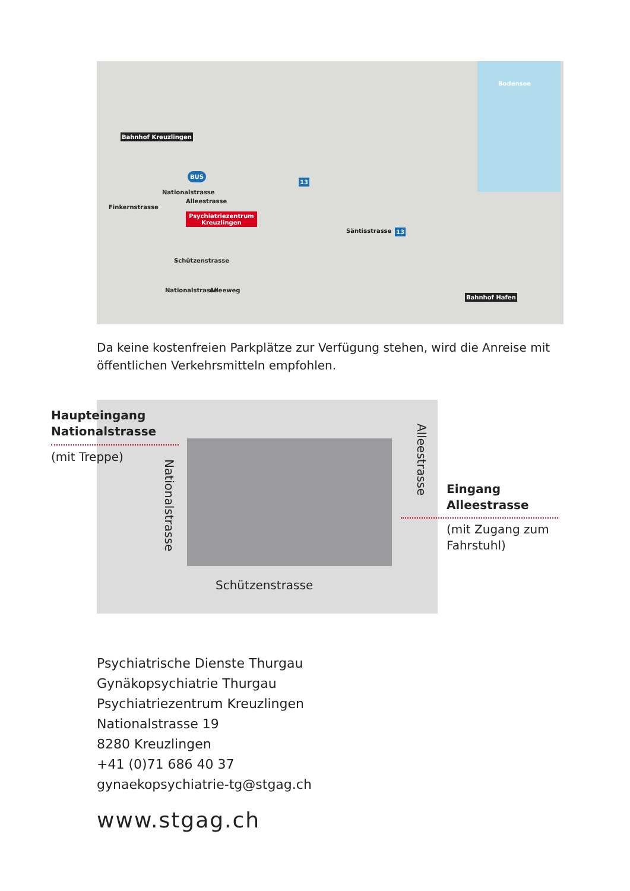Bodensee
Bahnhof Kreuzlingen
BUS
13
13
Psychiatriezentrum
Kreuzlingen
Finkernstrasse
Nationalstrasse
Alleestrasse
Schützenstrasse
Nationalstrasse Alleeweg
Säntisstrasse
Bahnhof Hafen
Da keine kostenfreien Parkplätze zur Verfügung stehen, wird die Anreise mit öffentlichen Verkehrsmitteln empfohlen.
Schützenstrasse
Nationalstrasse
Alleestrasse
Haupteingang
Nationalstrasse
(mit Treppe)
Eingang
Alleestrasse
(mit Zugang zum
Fahrstuhl)
Psychiatrische Dienste Thurgau
Gynäkopsychiatrie Thurgau
Psychiatriezentrum Kreuzlingen
Nationalstrasse 19
8280 Kreuzlingen
+41 (0)71 686 40 37
gynaekopsychiatrie-tg@stgag.ch
www.stgag.ch